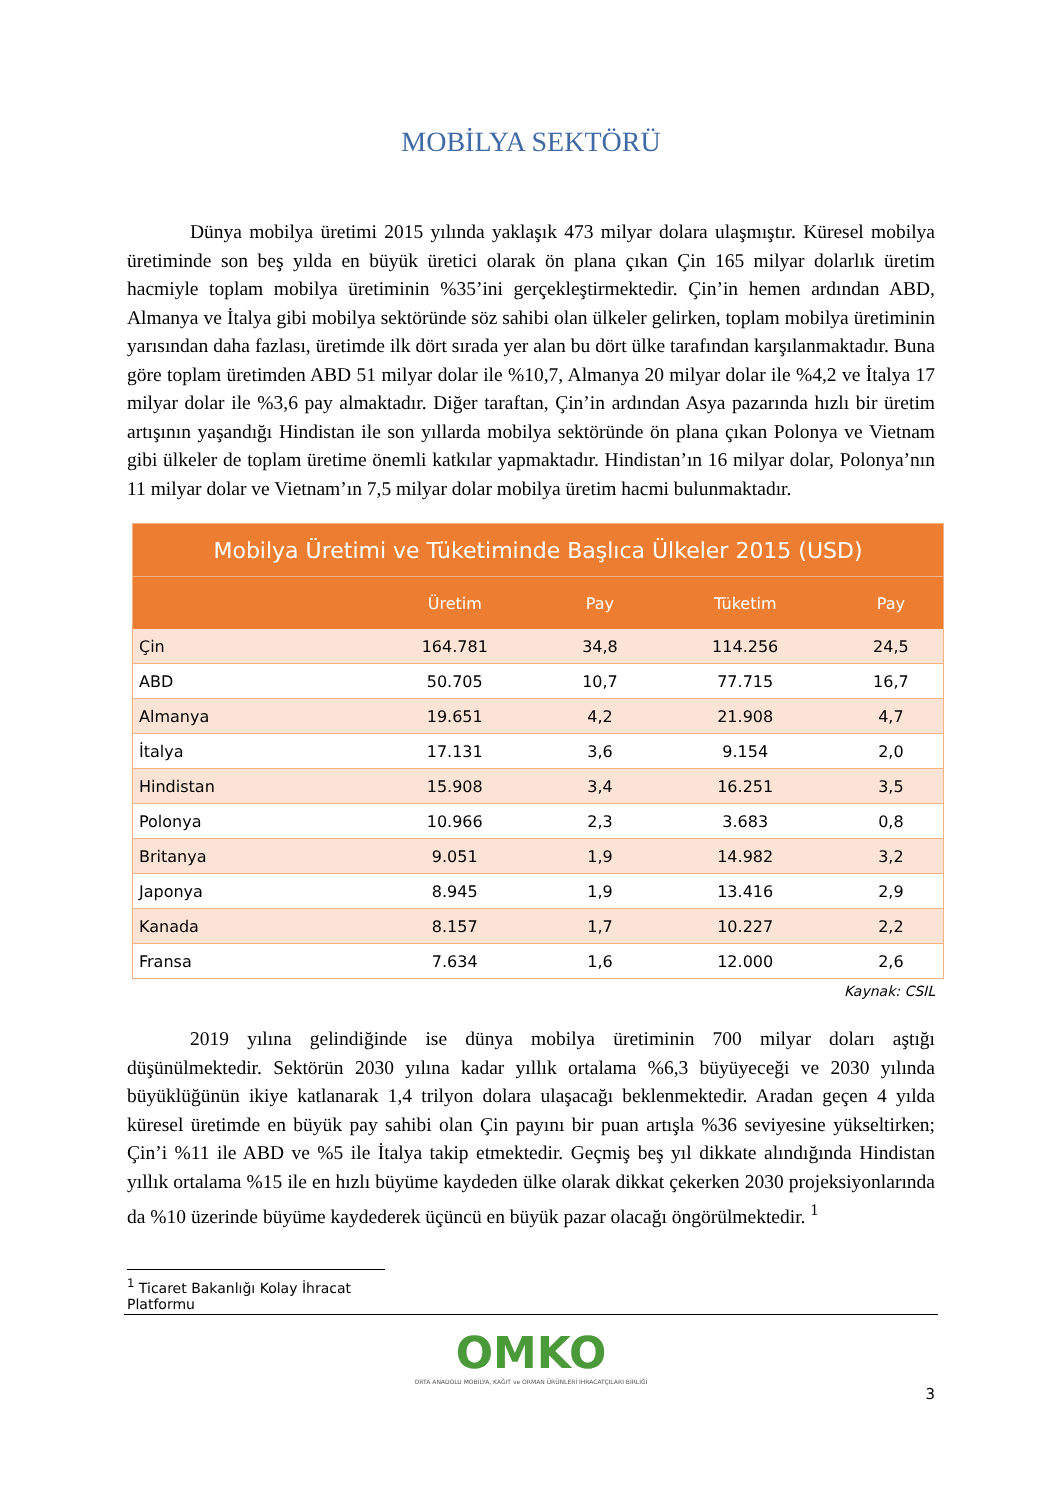MOBİLYA SEKTÖRÜ
Dünya mobilya üretimi 2015 yılında yaklaşık 473 milyar dolara ulaşmıştır. Küresel mobilya üretiminde son beş yılda en büyük üretici olarak ön plana çıkan Çin 165 milyar dolarlık üretim hacmiyle toplam mobilya üretiminin %35’ini gerçekleştirmektedir. Çin’in hemen ardından ABD, Almanya ve İtalya gibi mobilya sektöründe söz sahibi olan ülkeler gelirken, toplam mobilya üretiminin yarısından daha fazlası, üretimde ilk dört sırada yer alan bu dört ülke tarafından karşılanmaktadır. Buna göre toplam üretimden ABD 51 milyar dolar ile %10,7, Almanya 20 milyar dolar ile %4,2 ve İtalya 17 milyar dolar ile %3,6 pay almaktadır. Diğer taraftan, Çin’in ardından Asya pazarında hızlı bir üretim artışının yaşandığı Hindistan ile son yıllarda mobilya sektöründe ön plana çıkan Polonya ve Vietnam gibi ülkeler de toplam üretime önemli katkılar yapmaktadır. Hindistan’ın 16 milyar dolar, Polonya’nın 11 milyar dolar ve Vietnam’ın 7,5 milyar dolar mobilya üretim hacmi bulunmaktadır.
| Mobilya Üretimi ve Tüketiminde Başlıca Ülkeler 2015 (USD) | | | | |
| --- | --- | --- | --- | --- |
| | Üretim | Pay | Tüketim | Pay |
| Çin | 164.781 | 34,8 | 114.256 | 24,5 |
| ABD | 50.705 | 10,7 | 77.715 | 16,7 |
| Almanya | 19.651 | 4,2 | 21.908 | 4,7 |
| İtalya | 17.131 | 3,6 | 9.154 | 2,0 |
| Hindistan | 15.908 | 3,4 | 16.251 | 3,5 |
| Polonya | 10.966 | 2,3 | 3.683 | 0,8 |
| Britanya | 9.051 | 1,9 | 14.982 | 3,2 |
| Japonya | 8.945 | 1,9 | 13.416 | 2,9 |
| Kanada | 8.157 | 1,7 | 10.227 | 2,2 |
| Fransa | 7.634 | 1,6 | 12.000 | 2,6 |
Kaynak: CSIL
2019 yılına gelindiğinde ise dünya mobilya üretiminin 700 milyar doları aştığı düşünülmektedir. Sektörün 2030 yılına kadar yıllık ortalama %6,3 büyüyeceği ve 2030 yılında büyüklüğünün ikiye katlanarak 1,4 trilyon dolara ulaşacağı beklenmektedir. Aradan geçen 4 yılda küresel üretimde en büyük pay sahibi olan Çin payını bir puan artışla %36 seviyesine yükseltirken; Çin’i %11 ile ABD ve %5 ile İtalya takip etmektedir. Geçmiş beş yıl dikkate alındığında Hindistan yıllık ortalama %15 ile en hızlı büyüme kaydeden ülke olarak dikkat çekerken 2030 projeksiyonlarında da %10 üzerinde büyüme kaydederek üçüncü en büyük pazar olacağı öngörülmektedir. <sup>1</sup>
<sup>1</sup> Ticaret Bakanlığı Kolay İhracat Platformu
OMKO
ORTA ANADOLU MOBİLYA, KAĞIT ve ORMAN ÜRÜNLERİ İHRACATÇILARI BİRLİĞİ
3